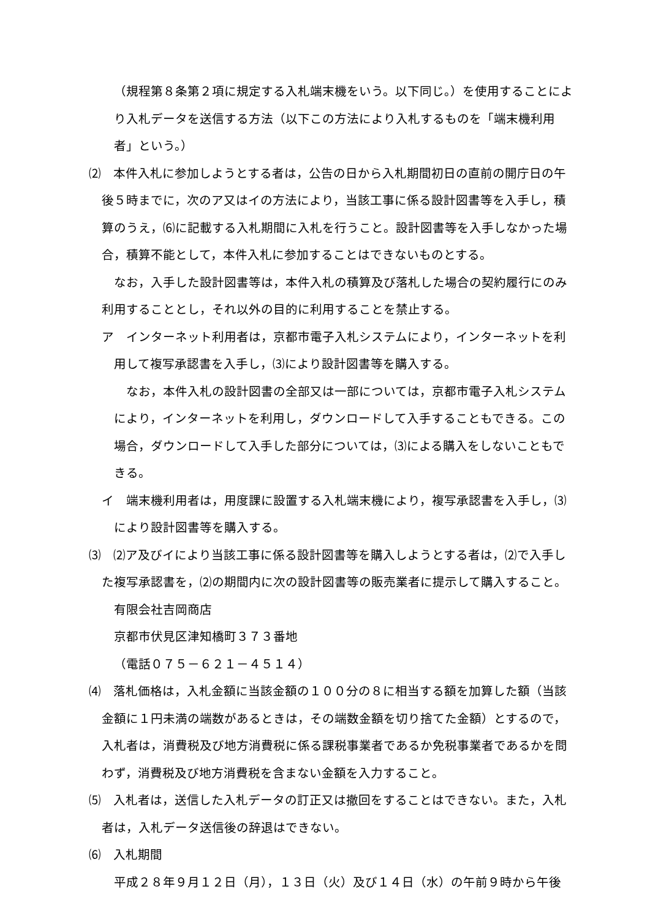（規程第８条第２項に規定する入札端末機をいう。以下同じ。）を使用することにより入札データを送信する方法（以下この方法により入札するものを「端末機利用者」という。）
⑵　本件入札に参加しようとする者は，公告の日から入札期間初日の直前の開庁日の午後５時までに，次のア又はイの方法により，当該工事に係る設計図書等を入手し，積算のうえ，⑹に記載する入札期間に入札を行うこと。設計図書等を入手しなかった場合，積算不能として，本件入札に参加することはできないものとする。
なお，入手した設計図書等は，本件入札の積算及び落札した場合の契約履行にのみ利用することとし，それ以外の目的に利用することを禁止する。
ア　インターネット利用者は，京都市電子入札システムにより，インターネットを利用して複写承認書を入手し，⑶により設計図書等を購入する。
なお，本件入札の設計図書の全部又は一部については，京都市電子入札システムにより，インターネットを利用し，ダウンロードして入手することもできる。この場合，ダウンロードして入手した部分については，⑶による購入をしないこともできる。
イ　端末機利用者は，用度課に設置する入札端末機により，複写承認書を入手し，⑶により設計図書等を購入する。
⑶　⑵ア及びイにより当該工事に係る設計図書等を購入しようとする者は，⑵で入手した複写承認書を，⑵の期間内に次の設計図書等の販売業者に提示して購入すること。
有限会社吉岡商店
京都市伏見区津知橋町３７３番地
（電話０７５－６２１－４５１４）
⑷　落札価格は，入札金額に当該金額の１００分の８に相当する額を加算した額（当該金額に１円未満の端数があるときは，その端数金額を切り捨てた金額）とするので，入札者は，消費税及び地方消費税に係る課税事業者であるか免税事業者であるかを問わず，消費税及び地方消費税を含まない金額を入力すること。
⑸　入札者は，送信した入札データの訂正又は撤回をすることはできない。また，入札者は，入札データ送信後の辞退はできない。
⑹　入札期間
平成２８年９月１２日（月），１３日（火）及び１４日（水）の午前９時から午後